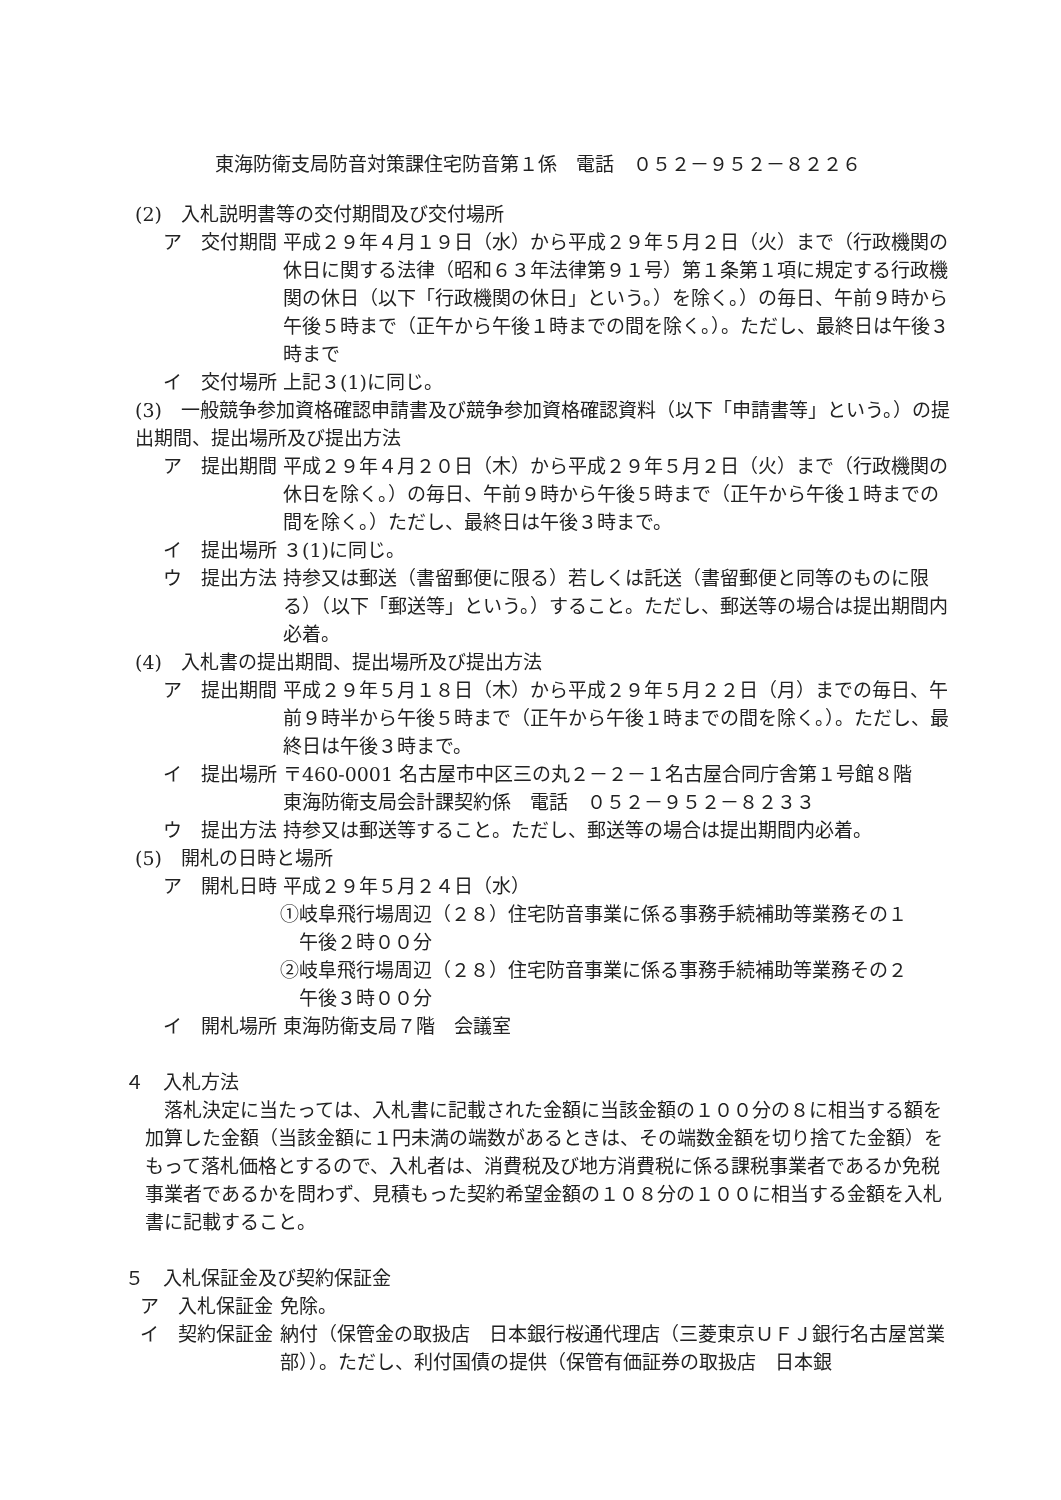東海防衛支局防音対策課住宅防音第１係　電話　０５２－９５２－８２２６
(2)　入札説明書等の交付期間及び交付場所
ア　交付期間 平成２９年４月１９日（水）から平成２９年５月２日（火）まで（行政機関の休日に関する法律（昭和６３年法律第９１号）第１条第１項に規定する行政機関の休日（以下「行政機関の休日」という。）を除く。）の毎日、午前９時から午後５時まで（正午から午後１時までの間を除く。）。ただし、最終日は午後３時まで
イ　交付場所 上記３(1)に同じ。
(3)　一般競争参加資格確認申請書及び競争参加資格確認資料（以下「申請書等」という。）の提出期間、提出場所及び提出方法
ア　提出期間 平成２９年４月２０日（木）から平成２９年５月２日（火）まで（行政機関の休日を除く。）の毎日、午前９時から午後５時まで（正午から午後１時までの間を除く。）ただし、最終日は午後３時まで。
イ　提出場所 ３(1)に同じ。
ウ　提出方法 持参又は郵送（書留郵便に限る）若しくは託送（書留郵便と同等のものに限る）（以下「郵送等」という。）すること。ただし、郵送等の場合は提出期間内必着。
(4)　入札書の提出期間、提出場所及び提出方法
ア　提出期間 平成２９年５月１８日（木）から平成２９年５月２２日（月）までの毎日、午前９時半から午後５時まで（正午から午後１時までの間を除く。）。ただし、最終日は午後３時まで。
イ　提出場所 〒460-0001 名古屋市中区三の丸２－２－１名古屋合同庁舎第１号館８階
東海防衛支局会計課契約係　電話　０５２－９５２－８２３３
ウ　提出方法 持参又は郵送等すること。ただし、郵送等の場合は提出期間内必着。
(5)　開札の日時と場所
ア　開札日時 平成２９年５月２４日（水）
①岐阜飛行場周辺（２８）住宅防音事業に係る事務手続補助等業務その１
　午後２時００分
②岐阜飛行場周辺（２８）住宅防音事業に係る事務手続補助等業務その２
　午後３時００分
イ　開札場所 東海防衛支局７階　会議室
４　入札方法
　落札決定に当たっては、入札書に記載された金額に当該金額の１００分の８に相当する額を加算した金額（当該金額に１円未満の端数があるときは、その端数金額を切り捨てた金額）をもって落札価格とするので、入札者は、消費税及び地方消費税に係る課税事業者であるか免税事業者であるかを問わず、見積もった契約希望金額の１０８分の１００に相当する金額を入札書に記載すること。
５　入札保証金及び契約保証金
ア　入札保証金 免除。
イ　契約保証金 納付（保管金の取扱店　日本銀行桜通代理店（三菱東京ＵＦＪ銀行名古屋営業部））。ただし、利付国債の提供（保管有価証券の取扱店　日本銀